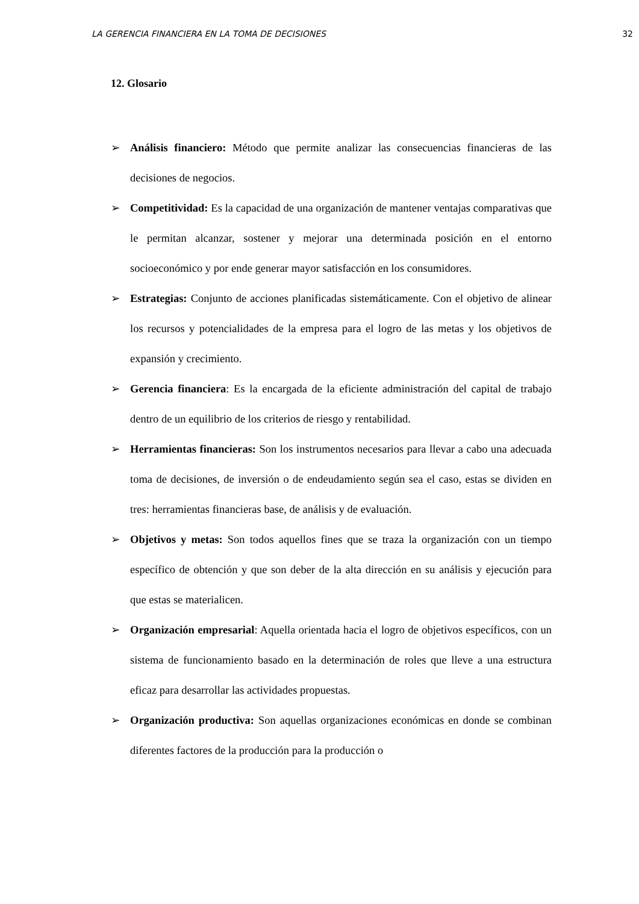LA GERENCIA FINANCIERA EN LA TOMA DE DECISIONES 32
12. Glosario
➢ Análisis financiero: Método que permite analizar las consecuencias financieras de las decisiones de negocios.
➢ Competitividad: Es la capacidad de una organización de mantener ventajas comparativas que le permitan alcanzar, sostener y mejorar una determinada posición en el entorno socioeconómico y por ende generar mayor satisfacción en los consumidores.
➢ Estrategias: Conjunto de acciones planificadas sistemáticamente. Con el objetivo de alinear los recursos y potencialidades de la empresa para el logro de las metas y los objetivos de expansión y crecimiento.
➢ Gerencia financiera: Es la encargada de la eficiente administración del capital de trabajo dentro de un equilibrio de los criterios de riesgo y rentabilidad.
➢ Herramientas financieras: Son los instrumentos necesarios para llevar a cabo una adecuada toma de decisiones, de inversión o de endeudamiento según sea el caso, estas se dividen en tres: herramientas financieras base, de análisis y de evaluación.
➢ Objetivos y metas: Son todos aquellos fines que se traza la organización con un tiempo específico de obtención y que son deber de la alta dirección en su análisis y ejecución para que estas se materialicen.
➢ Organización empresarial: Aquella orientada hacia el logro de objetivos específicos, con un sistema de funcionamiento basado en la determinación de roles que lleve a una estructura eficaz para desarrollar las actividades propuestas.
➢ Organización productiva: Son aquellas organizaciones económicas en donde se combinan diferentes factores de la producción para la producción o